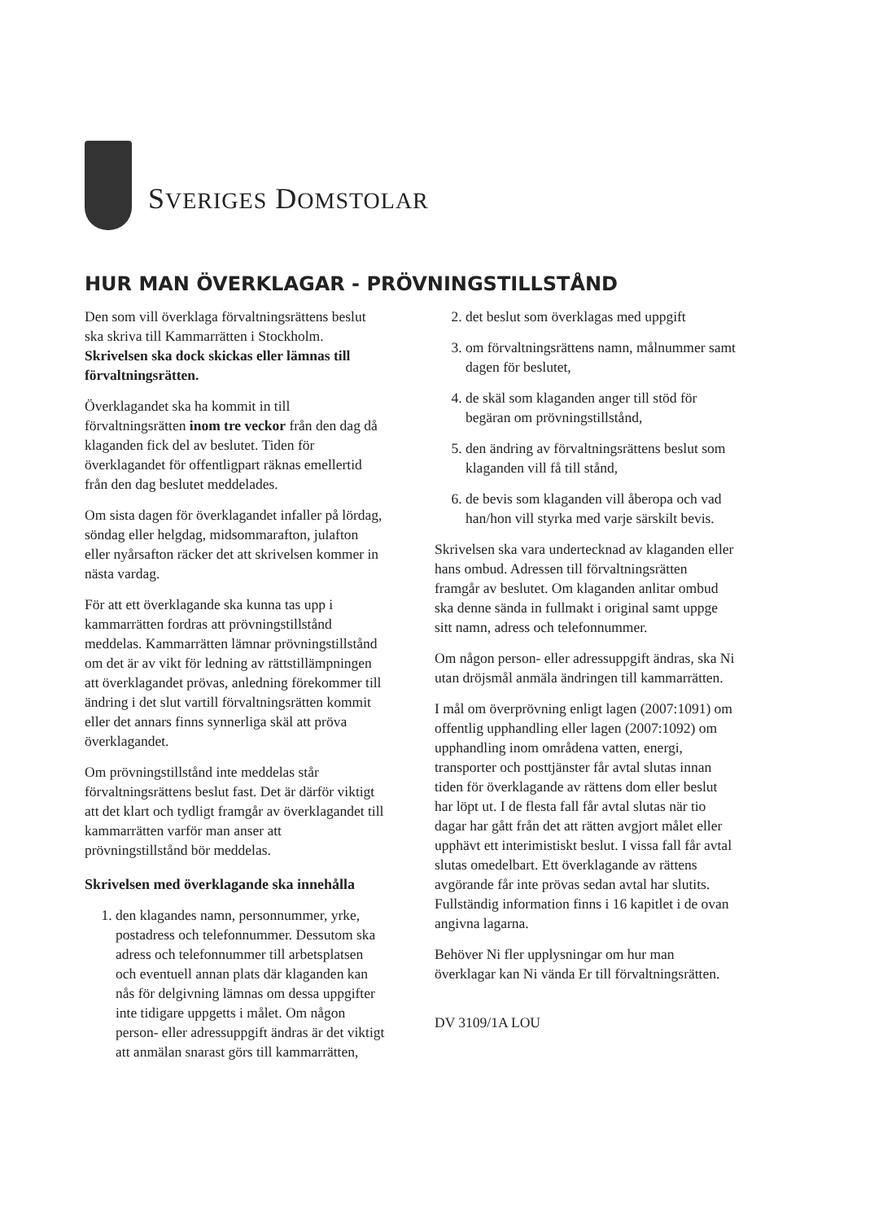SVERIGES DOMSTOLAR
HUR MAN ÖVERKLAGAR - PRÖVNINGSTILLSTÅND
Den som vill överklaga förvaltningsrättens beslut ska skriva till Kammarrätten i Stockholm. Skrivelsen ska dock skickas eller lämnas till förvaltningsrätten.
Överklagandet ska ha kommit in till förvaltningsrätten inom tre veckor från den dag då klaganden fick del av beslutet. Tiden för överklagandet för offentligpart räknas emellertid från den dag beslutet meddelades.
Om sista dagen för överklagandet infaller på lördag, söndag eller helgdag, midsommarafton, julafton eller nyårsafton räcker det att skrivelsen kommer in nästa vardag.
För att ett överklagande ska kunna tas upp i kammarrätten fordras att prövningstillstånd meddelas. Kammarrätten lämnar prövningstillstånd om det är av vikt för ledning av rättstillämpningen att överklagandet prövas, anledning förekommer till ändring i det slut vartill förvaltningsrätten kommit eller det annars finns synnerliga skäl att pröva överklagandet.
Om prövningstillstånd inte meddelas står förvaltningsrättens beslut fast. Det är därför viktigt att det klart och tydligt framgår av överklagandet till kammarrätten varför man anser att prövningstillstånd bör meddelas.
Skrivelsen med överklagande ska innehålla
1. den klagandes namn, personnummer, yrke, postadress och telefonnummer. Dessutom ska adress och telefonnummer till arbetsplatsen och eventuell annan plats där klaganden kan nås för delgivning lämnas om dessa uppgifter inte tidigare uppgetts i målet. Om någon person- eller adressuppgift ändras är det viktigt att anmälan snarast görs till kammarrätten,
2. det beslut som överklagas med uppgift
3. om förvaltningsrättens namn, målnummer samt dagen för beslutet,
4. de skäl som klaganden anger till stöd för begäran om prövningstillstånd,
5. den ändring av förvaltningsrättens beslut som klaganden vill få till stånd,
6. de bevis som klaganden vill åberopa och vad han/hon vill styrka med varje särskilt bevis.
Skrivelsen ska vara undertecknad av klaganden eller hans ombud. Adressen till förvaltningsrätten framgår av beslutet. Om klaganden anlitar ombud ska denne sända in fullmakt i original samt uppge sitt namn, adress och telefonnummer.
Om någon person- eller adressuppgift ändras, ska Ni utan dröjsmål anmäla ändringen till kammarrätten.
I mål om överprövning enligt lagen (2007:1091) om offentlig upphandling eller lagen (2007:1092) om upphandling inom områdena vatten, energi, transporter och posttjänster får avtal slutas innan tiden för överklagande av rättens dom eller beslut har löpt ut. I de flesta fall får avtal slutas när tio dagar har gått från det att rätten avgjort målet eller upphävt ett interimistiskt beslut. I vissa fall får avtal slutas omedelbart. Ett överklagande av rättens avgörande får inte prövas sedan avtal har slutits. Fullständig information finns i 16 kapitlet i de ovan angivna lagarna.
Behöver Ni fler upplysningar om hur man överklagar kan Ni vända Er till förvaltningsrätten.
DV 3109/1A LOU